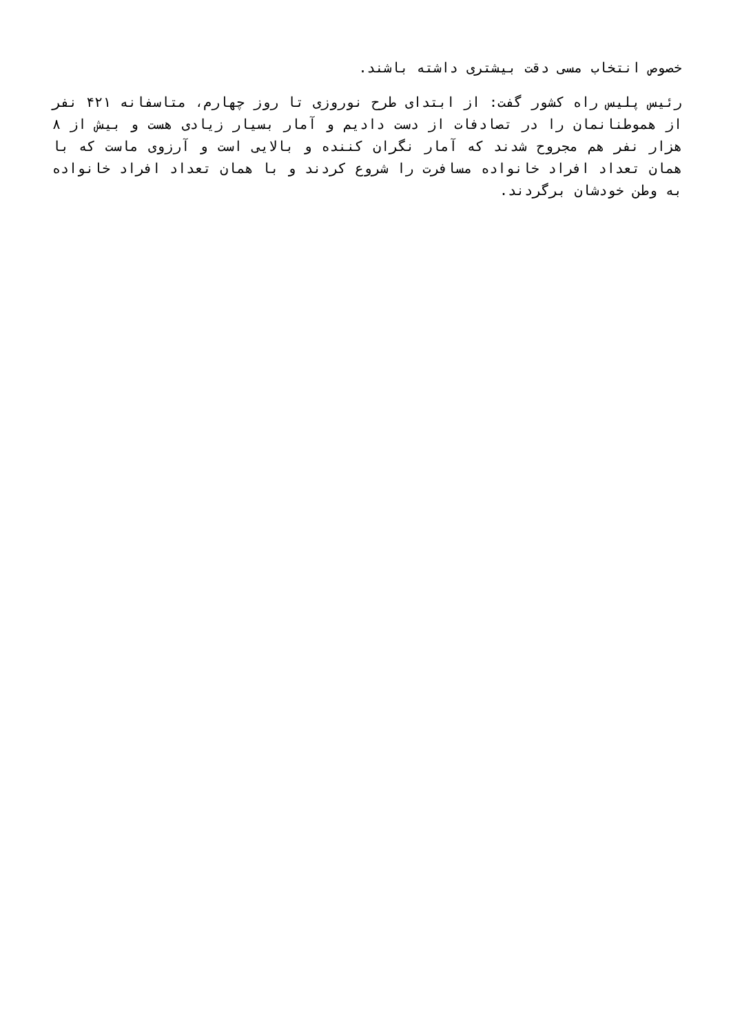خصوص انتخاب مسی دقت بیشتری داشته باشند.
رئیس پلیس راه کشور گفت: از ابتدای طرح نوروزی تا روز چهارم، متاسفانه ۴۲۱ نفر از هموطنانمان را در تصادفات از دست دادیم و آمار بسیار زیادی هست و بیش از ۸ هزار نفر هم مجروح شدند که آمار نگران کننده و بالایی است و آرزوی ماست که با همان تعداد افراد خانواده مسافرت را شروع کردند و با همان تعداد افراد خانواده به وطن خودشان برگردند.